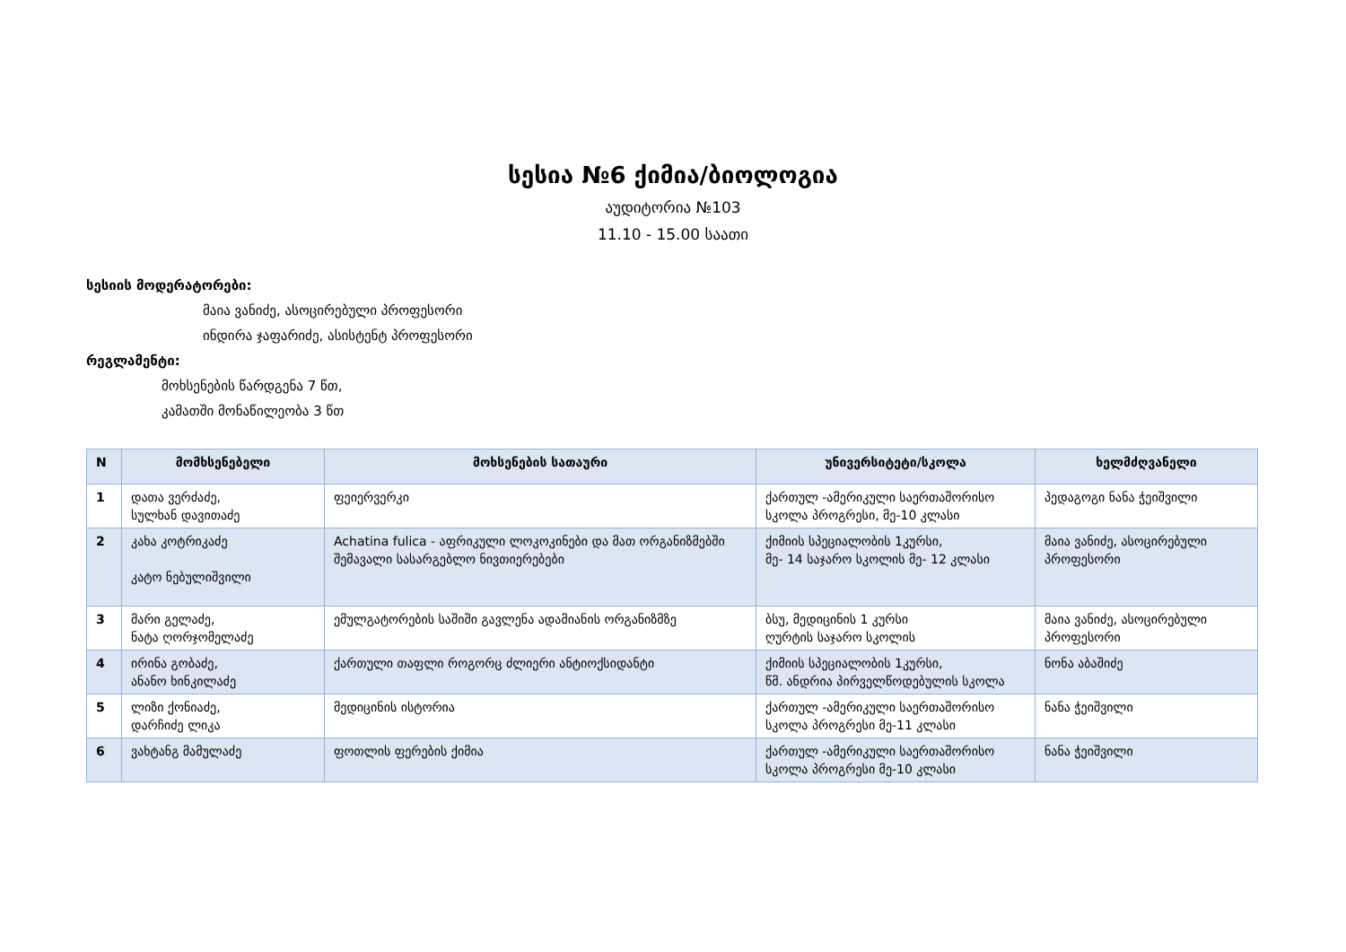სესია №6 ქიმია/ბიოლოგია
აუდიტორია №103
11.10 - 15.00 საათი
სესიის მოდერატორები:
მაია ვანიძე, ასოცირებული პროფესორი
ინდირა ჯაფარიძე, ასისტენტ პროფესორი
რეგლამენტი:
მოხსენების წარდგენა 7 წთ,
კამათში მონაწილეობა 3 წთ
| N | მომხსენებელი | მოხსენების სათაური | უნივერსიტეტი/სკოლა | ხელმძღვანელი |
| --- | --- | --- | --- | --- |
| 1 | დათა ვერძაძე, სულხან დავითაძე | ფეიერვერკი | ქართულ -ამერიკული საერთაშორისო სკოლა პროგრესი, მე-10 კლასი | პედაგოგი ნანა ჭეიშვილი |
| 2 | კახა კოტრიკაძე კატო ნებულიშვილი | Achatina fulica - აფრიკული ლოკოკინები და მათ ორგანიზმებში შემავალი სასარგებლო ნივთიერებები | ქიმიის სპეციალობის 1კურსი, მე- 14 საჯარო სკოლის მე- 12 კლასი | მაია ვანიძე, ასოცირებული პროფესორი |
| 3 | მარი გელაძე, ნატა ღორჯომელაძე | ემულგატორების საშიში გავლენა ადამიანის ორგანიზმზე | ბსუ, მედიცინის 1 კურსი ღურტის საჯარო სკოლის | მაია ვანიძე, ასოცირებული პროფესორი |
| 4 | ირინა გობაძე, ანანო ხინკილაძე | ქართული თაფლი როგორც ძლიერი ანტიოქსიდანტი | ქიმიის სპეციალობის 1კურსი, წმ. ანდრია პირველწოდებულის სკოლა | ნონა აბაშიძე |
| 5 | ლიზი ქონიაძე, დარჩიძე ლიკა | მედიცინის ისტორია | ქართულ -ამერიკული საერთაშორისო სკოლა პროგრესი მე-11 კლასი | ნანა ჭეიშვილი |
| 6 | ვახტანგ მამულაძე | ფოთლის ფერების ქიმია | ქართულ -ამერიკული საერთაშორისო სკოლა პროგრესი მე-10 კლასი | ნანა ჭეიშვილი |